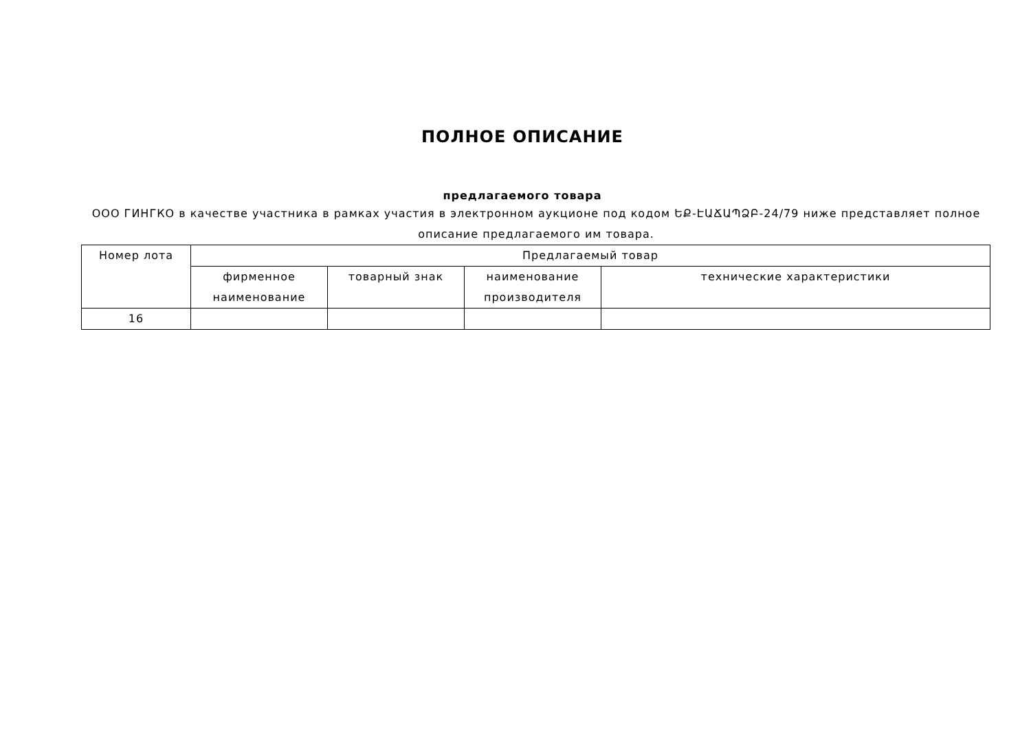ПОЛНОЕ ОПИСАНИЕ
предлагаемого товара
ООО ГИНГКО в качестве участника в рамках участия в электронном аукционе под кодом ԵՔ-ԷԱՃԱՊՁԲ-24/79 ниже представляет полное описание предлагаемого им товара.
| Номер лота | Предлагаемый товар | | | |
| --- | --- | --- | --- | --- |
| | фирменное наименование | товарный знак | наименование производителя | технические характеристики |
| 16 | | | | |